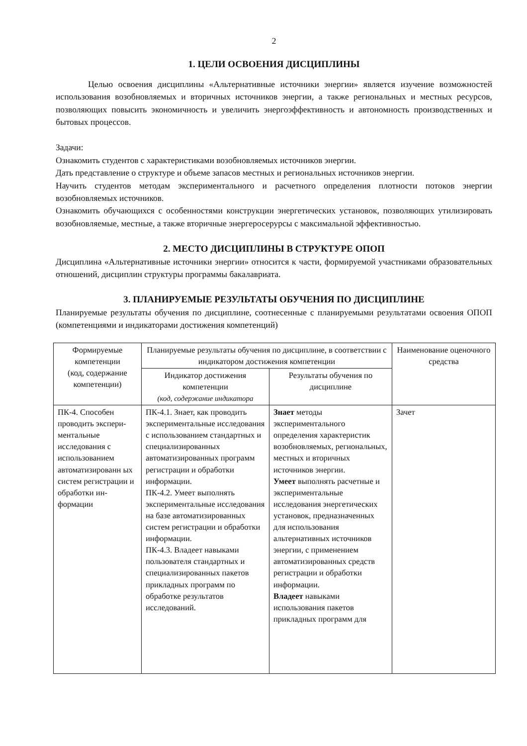2
1. ЦЕЛИ ОСВОЕНИЯ ДИСЦИПЛИНЫ
Целью освоения дисциплины «Альтернативные источники энергии» является изучение возможностей использования возобновляемых и вторичных источников энергии, а также региональных и местных ресурсов, позволяющих повысить экономичность и увеличить энергоэффективность и автономность производственных и бытовых процессов.
Задачи:
Ознакомить студентов с характеристиками возобновляемых источников энергии.
Дать представление о структуре и объеме запасов местных и региональных источников энергии.
Научить студентов методам экспериментального и расчетного определения плотности потоков энергии возобновляемых источников.
Ознакомить обучающихся с особенностями конструкции энергетических установок, позволяющих утилизировать возобновляемые, местные, а также вторичные энергеросерурсы с максимальной эффективностью.
2. МЕСТО ДИСЦИПЛИНЫ В СТРУКТУРЕ ОПОП
Дисциплина «Альтернативные источники энергии» относится к части, формируемой участниками образовательных отношений, дисциплин структуры программы бакалавриата.
3. ПЛАНИРУЕМЫЕ РЕЗУЛЬТАТЫ ОБУЧЕНИЯ ПО ДИСЦИПЛИНЕ
Планируемые результаты обучения по дисциплине, соотнесенные с планируемыми результатами освоения ОПОП (компетенциями и индикаторами достижения компетенций)
| Формируемые компетенции (код, содержание компетенции) | Планируемые результаты обучения по дисциплине, в соответствии с индикатором достижения компетенции | | Наименование оценочного средства |
| --- | --- | --- | --- |
| | Индикатор достижения компетенции (код, содержание индикатора | Результаты обучения по дисциплине | |
| ПК-4. Способен проводить экспери-ментальные исследования с использованием автоматизированн ых систем регистрации и обработки ин-формации | ПК-4.1. Знает, как проводить экспериментальные исследования с использованием стандартных и специализированных автоматизированных программ регистрации и обработки информации. ПК-4.2. Умеет выполнять экспериментальные исследования на базе автоматизированных систем регистрации и обработки информации. ПК-4.3. Владеет навыками пользователя стандартных и специализированных пакетов прикладных программ по обработке результатов исследований. | Знает методы экспериментального определения характеристик возобновляемых, региональных, местных и вторичных источников энергии. Умеет выполнять расчетные и экспериментальные исследования энергетических установок, предназначенных для использования альтернативных источников энергии, с применением автоматизированных средств регистрации и обработки информации. Владеет навыками использования пакетов прикладных программ для | Зачет |